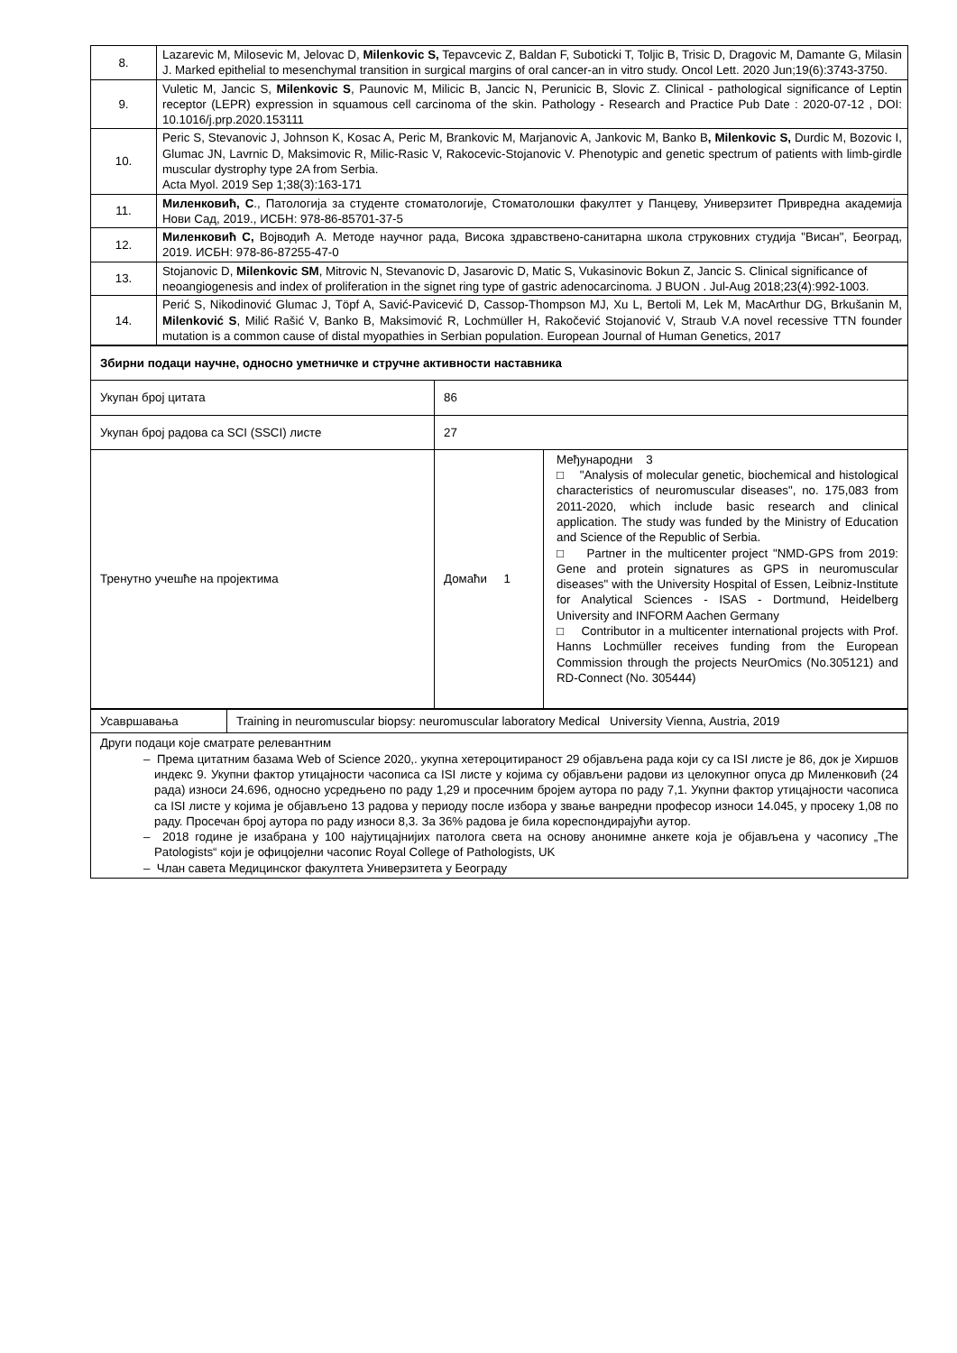| 8. | Lazarevic M, Milosevic M, Jelovac D, Milenkovic S, Tepavcevic Z, Baldan F, Suboticki T, Toljic B, Trisic D, Dragovic M, Damante G, Milasin J. Marked epithelial to mesenchymal transition in surgical margins of oral cancer-an in vitro study. Oncol Lett. 2020 Jun;19(6):3743-3750. |
| 9. | Vuletic M, Jancic S, Milenkovic S , Paunovic M, Milicic B, Jancic N, Perunicic B, Slovic Z. Clinical - pathological significance of Leptin receptor (LEPR) expression in squamous cell carcinoma of the skin. Pathology - Research and Practice Pub Date : 2020-07-12 , DOI: 10.1016/j.prp.2020.153111 |
| 10. | Peric S, Stevanovic J, Johnson K, Kosac A, Peric M, Brankovic M, Marjanovic A, Jankovic M, Banko B , Milenkovic S, Durdic M, Bozovic I, Glumac JN, Lavrnic D, Maksimovic R, Milic-Rasic V, Rakocevic-Stojanovic V. Phenotypic and genetic spectrum of patients with limb-girdle muscular dystrophy type 2A from Serbia. Acta Myol. 2019 Sep 1;38(3):163-171 |
| 11. | Миленковић, С ., Патологија за студенте стоматологије, Стоматолошки факултет у Панцеву, Универзитет Привредна академија Нови Сад, 2019., ИСБН: 978-86-85701-37-5 |
| 12. | Миленковић С, Војводић А. Методе научног рада, Висока здравствено-санитарна школа струковних студија "Висан", Београд, 2019. ИСБН: 978-86-87255-47-0 |
| 13. | Stojanovic D, Milenkovic SM , Mitrovic N, Stevanovic D, Jasarovic D, Matic S, Vukasinovic Bokun Z, Jancic S. Clinical significance of neoangiogenesis and index of proliferation in the signet ring type of gastric adenocarcinoma. J BUON . Jul-Aug 2018;23(4):992-1003. |
| 14. | Perić S, Nikodinović Glumac J, Töpf A, Savić-Pavicević D, Cassop-Thompson MJ, Xu L, Bertoli M, Lek M, MacArthur DG, Brkušanin M, Milenković S , Milić Rašić V, Banko B, Maksimović R, Lochmüller H, Rakočević Stojanović V, Straub V.A novel recessive TTN founder mutation is a common cause of distal myopathies in Serbian population. European Journal of Human Genetics, 2017 |
| Збирни подаци научне, односно уметничке и стручне активности наставника | | |
| Укупан број цитата | 86 | |
| Укупан број радова са SCI (SSCI) листе | 27 | |
| Тренутно учешће на пројектима | Домаћи 1 | Међународни 3 □ "Analysis of molecular genetic, biochemical and histological characteristics of neuromuscular diseases", no. 175,083 from 2011-2020, which include basic research and clinical application. The study was funded by the Ministry of Education and Science of the Republic of Serbia. □ Partner in the multicenter project "NMD-GPS from 2019: Gene and protein signatures as GPS in neuromuscular diseases" with the University Hospital of Essen, Leibniz-Institute for Analytical Sciences - ISAS - Dortmund, Heidelberg University and INFORM Aachen Germany □ Contributor in a multicenter international projects with Prof. Hanns Lochmüller receives funding from the European Commission through the projects NeurOmics (No.305121) and RD-Connect (No. 305444) |
| Усавршавања | Training in neuromuscular biopsy: neuromuscular laboratory Medical University Vienna, Austria, 2019 |
| Други подаци које сматрате релевантним – Према цитатним базама Web of Science 2020,. укупна хетероцитираност 29 објављена рада који су са ISI листе је 86, док је Хиршов индекс 9. Укупни фактор утицајности часописа са ISI листе у којима су објављени радови из целокупног опуса др Миленковић (24 рада) износи 24.696, односно усредњено по раду 1,29 и просечним бројем аутора по раду 7,1. Укупни фактор утицајности часописа са ISI листе у којима је објављено 13 радова у периоду после избора у звање ванредни професор износи 14.045, у просеку 1,08 по раду. Просечан број аутора по раду износи 8,3. За 36% радова је била кореспондирајући аутор. – 2018 године је изабрана у 100 најутицајнијих патолога света на основу анонимне анкете која је објављена у часопису „The Patologists“ који је офицојелни часопис Royal College of Pathologists, UK – Члан савета Медицинског факултета Универзитета у Београду | |